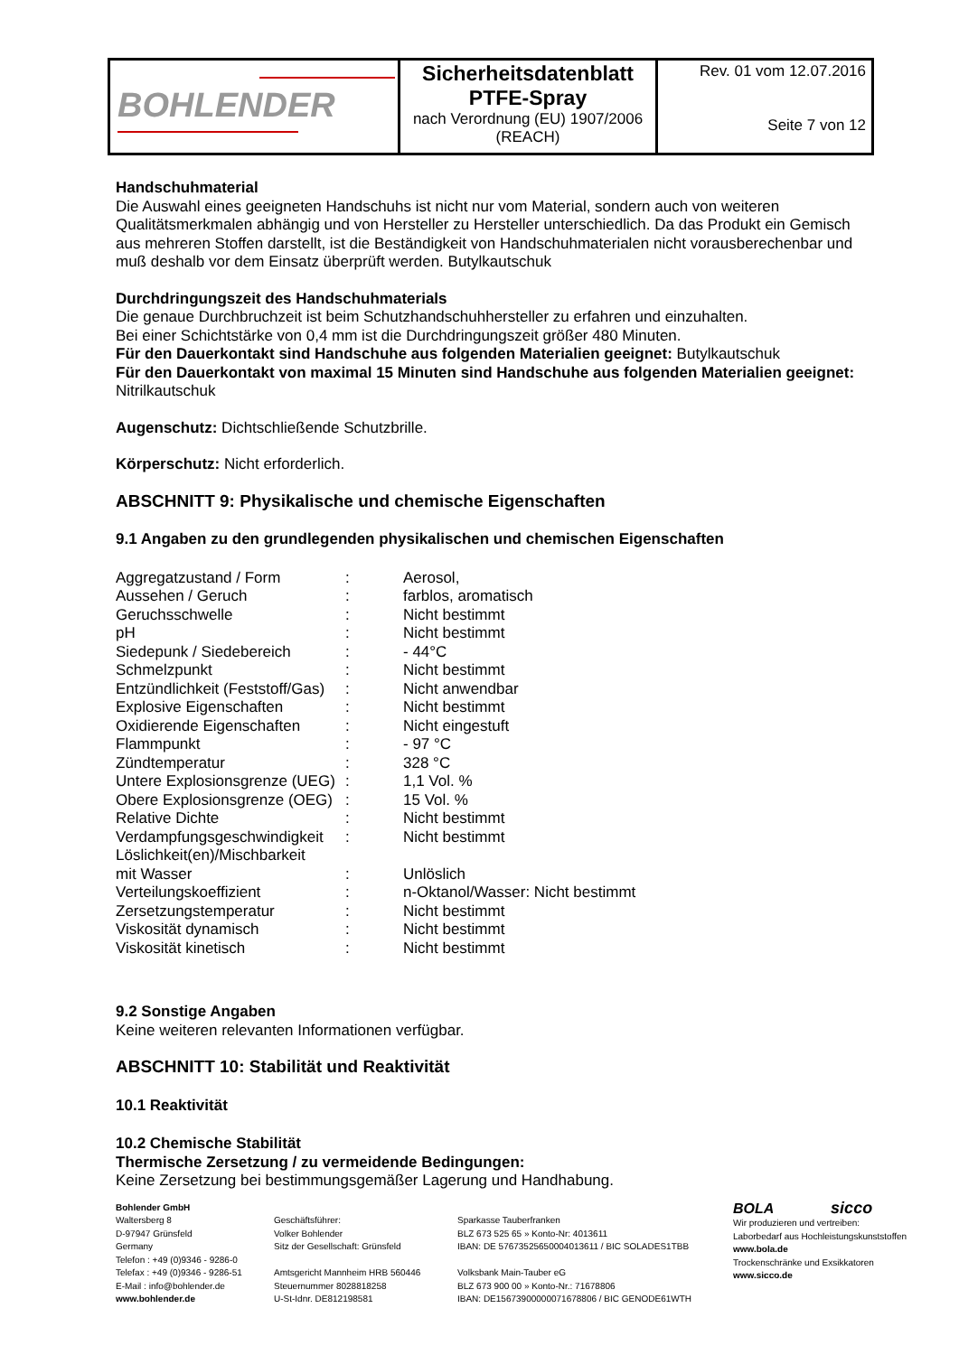| BOHLENDER | Sicherheitsdatenblatt PTFE-Spray nach Verordnung (EU) 1907/2006 (REACH) | Rev. 01 vom 12.07.2016 Seite 7 von 12 |
Handschuhmaterial
Die Auswahl eines geeigneten Handschuhs ist nicht nur vom Material, sondern auch von weiteren Qualitätsmerkmalen abhängig und von Hersteller zu Hersteller unterschiedlich. Da das Produkt ein Gemisch aus mehreren Stoffen darstellt, ist die Beständigkeit von Handschuhmaterialen nicht vorausberechenbar und muß deshalb vor dem Einsatz überprüft werden. Butylkautschuk
Durchdringungszeit des Handschuhmaterials
Die genaue Durchbruchzeit ist beim Schutzhandschuhhersteller zu erfahren und einzuhalten.
Bei einer Schichtstärke von 0,4 mm ist die Durchdringungszeit größer 480 Minuten.
Für den Dauerkontakt sind Handschuhe aus folgenden Materialien geeignet: Butylkautschuk
Für den Dauerkontakt von maximal 15 Minuten sind Handschuhe aus folgenden Materialien geeignet: Nitrilkautschuk
Augenschutz: Dichtschließende Schutzbrille.
Körperschutz: Nicht erforderlich.
ABSCHNITT 9: Physikalische und chemische Eigenschaften
9.1 Angaben zu den grundlegenden physikalischen und chemischen Eigenschaften
| Aggregatzustand / Form | : | Aerosol, |
| Aussehen / Geruch | : | farblos, aromatisch |
| Geruchsschwelle | : | Nicht bestimmt |
| pH | : | Nicht bestimmt |
| Siedepunk / Siedebereich | : | - 44°C |
| Schmelzpunkt | : | Nicht bestimmt |
| Entzündlichkeit (Feststoff/Gas) | : | Nicht anwendbar |
| Explosive Eigenschaften | : | Nicht bestimmt |
| Oxidierende Eigenschaften | : | Nicht eingestuft |
| Flammpunkt | : | - 97 °C |
| Zündtemperatur | : | 328 °C |
| Untere Explosionsgrenze (UEG) | : | 1,1 Vol. % |
| Obere Explosionsgrenze (OEG) | : | 15 Vol. % |
| Relative Dichte | : | Nicht bestimmt |
| Verdampfungsgeschwindigkeit | : | Nicht bestimmt |
| Löslichkeit(en)/Mischbarkeit mit Wasser | : | Unlöslich |
| Verteilungskoeffizient | : | n-Oktanol/Wasser: Nicht bestimmt |
| Zersetzungstemperatur | : | Nicht bestimmt |
| Viskosität dynamisch | : | Nicht bestimmt |
| Viskosität kinetisch | : | Nicht bestimmt |
9.2 Sonstige Angaben
Keine weiteren relevanten Informationen verfügbar.
ABSCHNITT 10: Stabilität und Reaktivität
10.1 Reaktivität
10.2 Chemische Stabilität
Thermische Zersetzung / zu vermeidende Bedingungen:
Keine Zersetzung bei bestimmungsgemäßer Lagerung und Handhabung.
Bohlender GmbH
Waltersberg 8
D-97947 Grünsfeld
Germany
Telefon : +49 (0)9346 - 9286-0
Telefax : +49 (0)9346 - 9286-51
E-Mail : info@bohlender.de
www.bohlender.de
Geschäftsführer:
Volker Bohlender
Sitz der Gesellschaft: Grünsfeld
Amtsgericht Mannheim HRB 560446
Steuernummer 8028818258
U-St-Idnr. DE812198581
Sparkasse Tauberfranken
BLZ 673 525 65 » Konto-Nr: 4013611
IBAN: DE 57673525650004013611 / BIC SOLADES1TBB
Volksbank Main-Tauber eG
BLZ 673 900 00 » Konto-Nr.: 71678806
IBAN: DE15673900000071678806 / BIC GENODE61WTH
BOLA sicco
Wir produzieren und vertreiben:
Laborbedarf aus Hochleistungskunststoffen
www.bola.de
Trockenschränke und Exsikkatoren
www.sicco.de